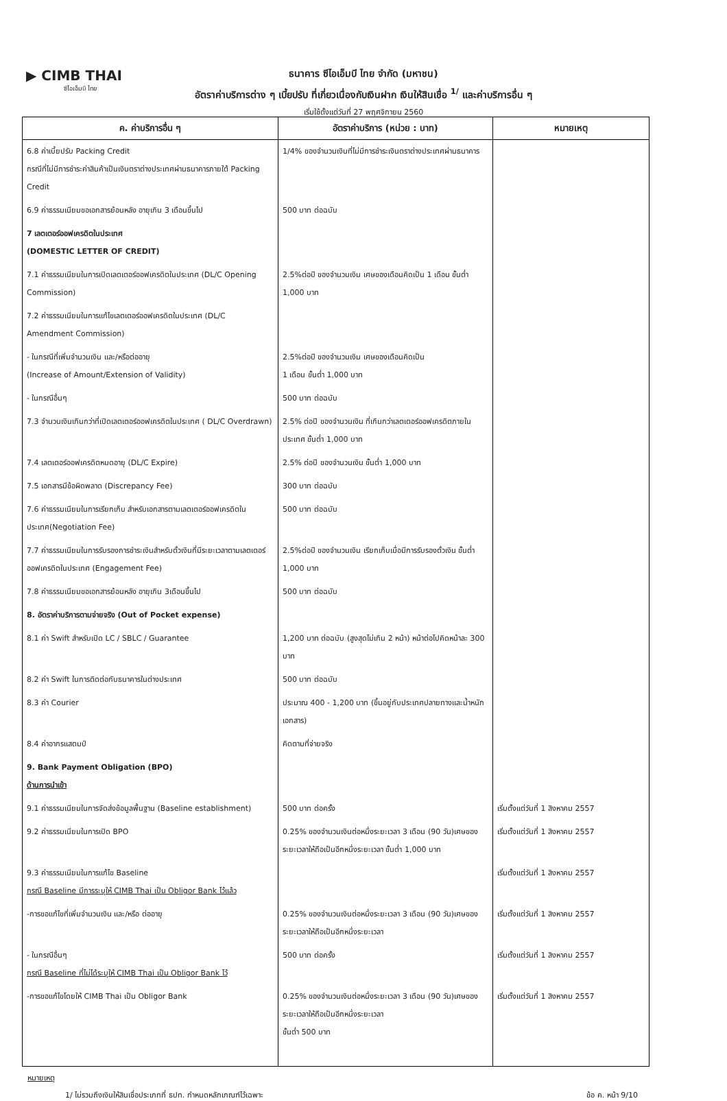▶ CIMB THAI
ซีไอเอ็มบี ไทย
ธนาคาร ซีไอเอ็มบี ไทย จำกัด (มหาชน)
อัตราค่าบริการต่าง ๆ เบี้ยปรับ ที่เกี่ยวเนื่องกับเงินฝาก เงินให้สินเชื่อ <sup>1/</sup> และค่าบริการอื่น ๆ
เริ่มใช้ตั้งแต่วันที่ 27 พฤศจิกายน 2560
| ค. ค่าบริการอื่น ๆ | อัตราค่าบริการ (หน่วย : บาท) | หมายเหตุ |
| --- | --- | --- |
| 6.8 ค่าเบี้ยปรับ Packing Credit กรณีที่ไม่มีการชำระค่าสินค้าเป็นเงินตราต่างประเทศผ่านธนาคารภายใต้ Packing Credit | 1/4% ของจำนวนเงินที่ไม่มีการชำระเงินตราต่างประเทศผ่านธนาคาร | |
| 6.9 ค่าธรรมเนียมขอเอกสารย้อนหลัง อายุเกิน 3 เดือนขึ้นไป | 500 บาท ต่อฉบับ | |
| 7 เลตเตอร์ออฟเครดิตในประเทศ (DOMESTIC LETTER OF CREDIT) | | |
| 7.1 ค่าธรรมเนียมในการเปิดเลตเตอร์ออฟเครดิตในประเทศ (DL/C Opening Commission) | 2.5%ต่อปี ของจำนวนเงิน เศษของเดือนคิดเป็น 1 เดือน ขั้นต่ำ 1,000 บาท | |
| 7.2 ค่าธรรมเนียมในการแก้ไขเลตเตอร์ออฟเครดิตในประเทศ (DL/C Amendment Commission) | | |
| - ในกรณีที่เพิ่มจำนวนเงิน และ/หรือต่ออายุ (Increase of Amount/Extension of Validity) | 2.5%ต่อปี ของจำนวนเงิน เศษของเดือนคิดเป็น 1 เดือน ขั้นต่ำ 1,000 บาท | |
| - ในกรณีอื่นๆ | 500 บาท ต่อฉบับ | |
| 7.3 จำนวนเงินเกินกว่าที่เปิดเลตเตอร์ออฟเครดิตในประเทศ ( DL/C Overdrawn) | 2.5% ต่อปี ของจำนวนเงิน ที่เกินกว่าเลตเตอร์ออฟเครดิตภายในประเทศ ขั้นต่ำ 1,000 บาท | |
| 7.4 เลตเตอร์ออฟเครดิตหมดอายุ (DL/C Expire) | 2.5% ต่อปี ของจำนวนเงิน ขั้นต่ำ 1,000 บาท | |
| 7.5 เอกสารมีข้อผิดพลาด (Discrepancy Fee) | 300 บาท ต่อฉบับ | |
| 7.6 ค่าธรรมเนียมในการเรียกเก็บ สำหรับเอกสารตามเลตเตอร์ออฟเครดิตในประเทศ(Negotiation Fee) | 500 บาท ต่อฉบับ | |
| 7.7 ค่าธรรมเนียมในการรับรองการชำระเงินสำหรับตั๋วเงินที่มีระยะเวลาตามเลตเตอร์ออฟเครดิตในประเทศ (Engagement Fee) | 2.5%ต่อปี ของจำนวนเงิน เรียกเก็บเมื่อมีการรับรองตั๋วเงิน ขั้นต่ำ 1,000 บาท | |
| 7.8 ค่าธรรมเนียมขอเอกสารย้อนหลัง อายุเกิน 3เดือนขึ้นไป | 500 บาท ต่อฉบับ | |
| 8. อัตราค่าบริการตามจ่ายจริง (Out of Pocket expense) | | |
| 8.1 ค่า Swift สำหรับเปิด LC / SBLC / Guarantee | 1,200 บาท ต่อฉบับ (สูงสุดไม่เกิน 2 หน้า) หน้าต่อไปคิดหน้าละ 300 บาท | |
| 8.2 ค่า Swift ในการติดต่อกับธนาคารในต่างประเทศ | 500 บาท ต่อฉบับ | |
| 8.3 ค่า Courier | ประมาณ 400 - 1,200 บาท (ขึ้นอยู่กับประเทศปลายทางและน้ำหนักเอกสาร) | |
| 8.4 ค่าอากรแสตมป์ | คิดตามที่จ่ายจริง | |
| 9. Bank Payment Obligation (BPO) ด้านการนำเข้า | | |
| 9.1 ค่าธรรมเนียมในการจัดส่งข้อมูลพื้นฐาน (Baseline establishment) | 500 บาท ต่อครั้ง | เริ่มตั้งแต่วันที่ 1 สิงหาคม 2557 |
| 9.2 ค่าธรรมเนียมในการเปิด BPO | 0.25% ของจำนวนเงินต่อหนึ่งระยะเวลา 3 เดือน (90 วัน)เศษของระยะเวลาให้ถือเป็นอีกหนึ่งระยะเวลา ขั้นต่ำ 1,000 บาท | เริ่มตั้งแต่วันที่ 1 สิงหาคม 2557 |
| 9.3 ค่าธรรมเนียมในการแก้ไข Baseline กรณี Baseline มีการระบุให้ CIMB Thai เป็น Obligor Bank ไว้แล้ว | | เริ่มตั้งแต่วันที่ 1 สิงหาคม 2557 |
| -การขอแก้ไขที่เพิ่มจำนวนเงิน และ/หรือ ต่ออายุ | 0.25% ของจำนวนเงินต่อหนึ่งระยะเวลา 3 เดือน (90 วัน)เศษของระยะเวลาให้ถือเป็นอีกหนึ่งระยะเวลา | เริ่มตั้งแต่วันที่ 1 สิงหาคม 2557 |
| - ในกรณีอื่นๆ กรณี Baseline ที่ไม่ได้ระบุให้ CIMB Thai เป็น Obligor Bank ไว้ | 500 บาท ต่อครั้ง | เริ่มตั้งแต่วันที่ 1 สิงหาคม 2557 |
| -การขอแก้ไขโดยให้ CIMB Thai เป็น Obligor Bank | 0.25% ของจำนวนเงินต่อหนึ่งระยะเวลา 3 เดือน (90 วัน)เศษของระยะเวลาให้ถือเป็นอีกหนึ่งระยะเวลา ขั้นต่ำ 500 บาท | เริ่มตั้งแต่วันที่ 1 สิงหาคม 2557 |
หมายเหตุ
1/ ไม่รวมถึงเงินให้สินเชื่อประเภทที่ ธปท. กำหนดหลักเกณฑ์ไว้เฉพาะ ข้อ ค. หน้า 9/10